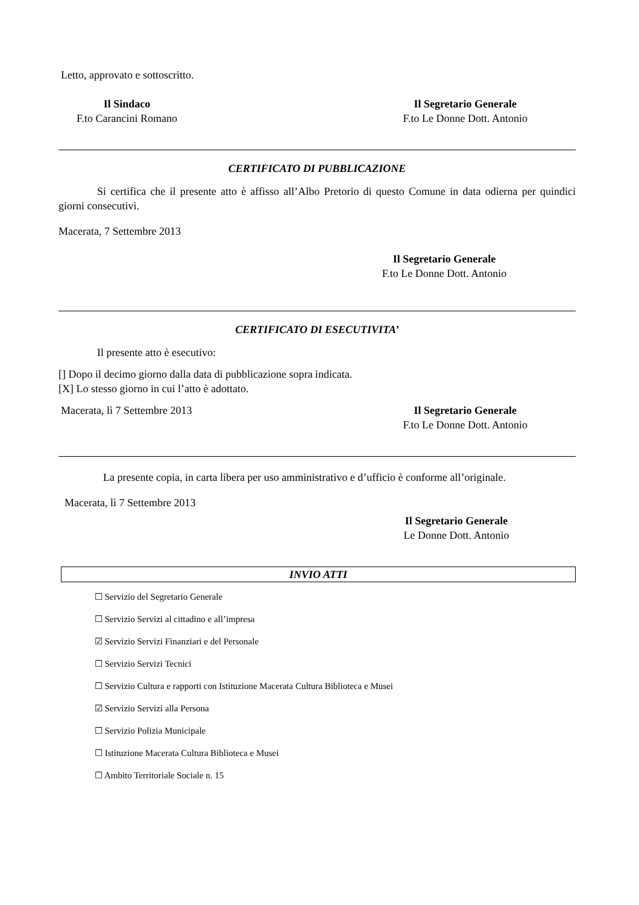Letto, approvato e sottoscritto.
Il Sindaco
F.to Carancini Romano
Il Segretario Generale
F.to Le Donne Dott. Antonio
CERTIFICATO DI PUBBLICAZIONE
Si certifica che il presente atto è affisso all’Albo Pretorio di questo Comune in data odierna per quindici giorni consecutivi.
Macerata, 7 Settembre 2013
Il Segretario Generale
F.to Le Donne Dott. Antonio
CERTIFICATO DI ESECUTIVITA’
Il presente atto è esecutivo:
[] Dopo il decimo giorno dalla data di pubblicazione sopra indicata.
[X] Lo stesso giorno in cui l’atto è adottato.
Macerata, lì 7 Settembre 2013 Il Segretario Generale
F.to Le Donne Dott. Antonio
La presente copia, in carta libera per uso amministrativo e d’ufficio è conforme all’originale.
Macerata, lì 7 Settembre 2013
Il Segretario Generale
Le Donne Dott. Antonio
INVIO ATTI
☐ Servizio del Segretario Generale
☐ Servizio Servizi al cittadino e all’impresa
☑ Servizio Servizi Finanziari e del Personale
☐ Servizio Servizi Tecnici
☐ Servizio Cultura e rapporti con Istituzione Macerata Cultura Biblioteca e Musei
☑ Servizio Servizi alla Persona
☐ Servizio Polizia Municipale
☐ Istituzione Macerata Cultura Biblioteca e Musei
☐ Ambito Territoriale Sociale n. 15